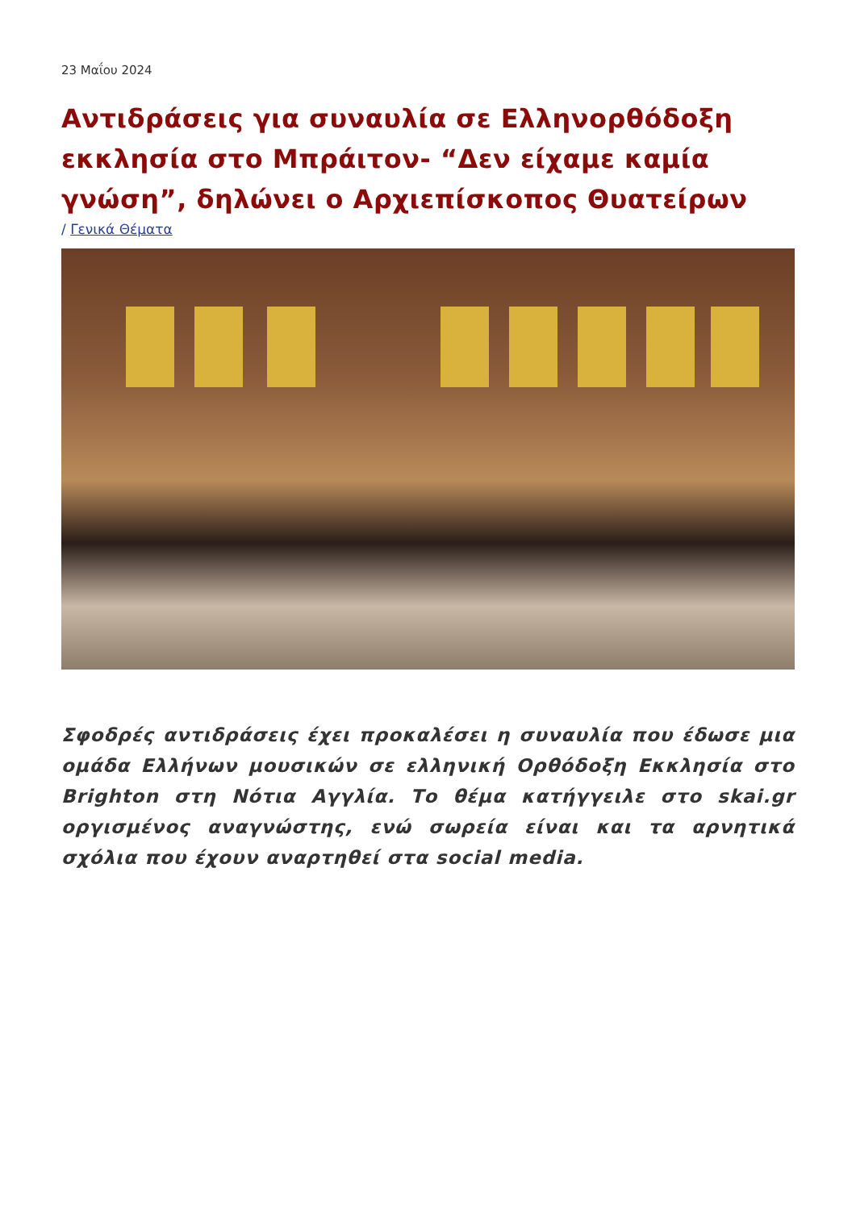23 Μαΐου 2024
Αντιδράσεις για συναυλία σε Ελληνορθόδοξη εκκλησία στο Μπράιτον- “Δεν είχαμε καμία γνώση”, δηλώνει ο Αρχιεπίσκοπος Θυατείρων
/ Γενικά Θέματα
Σφοδρές αντιδράσεις έχει προκαλέσει η συναυλία που έδωσε μια ομάδα Ελλήνων μουσικών σε ελληνική Ορθόδοξη Εκκλησία στο Brighton στη Νότια Αγγλία. Το θέμα κατήγγειλε στο skai.gr οργισμένος αναγνώστης, ενώ σωρεία είναι και τα αρνητικά σχόλια που έχουν αναρτηθεί στα social media.